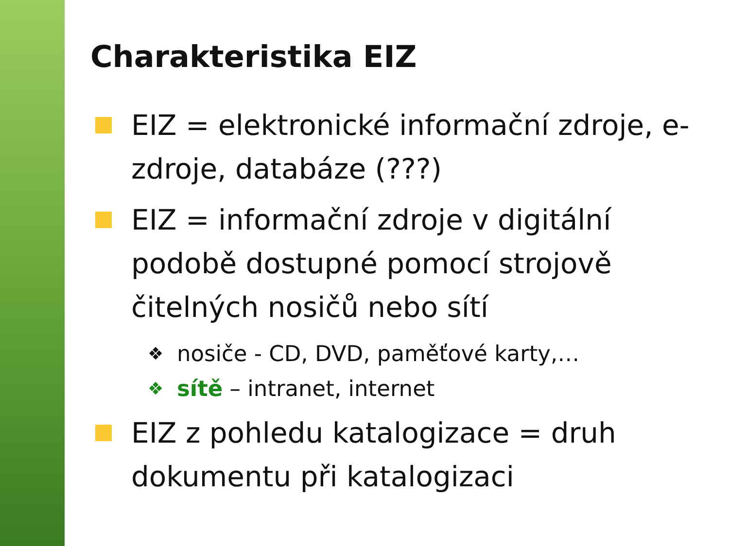Charakteristika EIZ
EIZ = elektronické informační zdroje, e-zdroje, databáze (???)
EIZ = informační zdroje v digitální podobě dostupné pomocí strojově čitelných nosičů nebo sítí
❖ nosiče - CD, DVD, paměťové karty,…
❖ sítě – intranet, internet
EIZ z pohledu katalogizace = druh dokumentu při katalogizaci